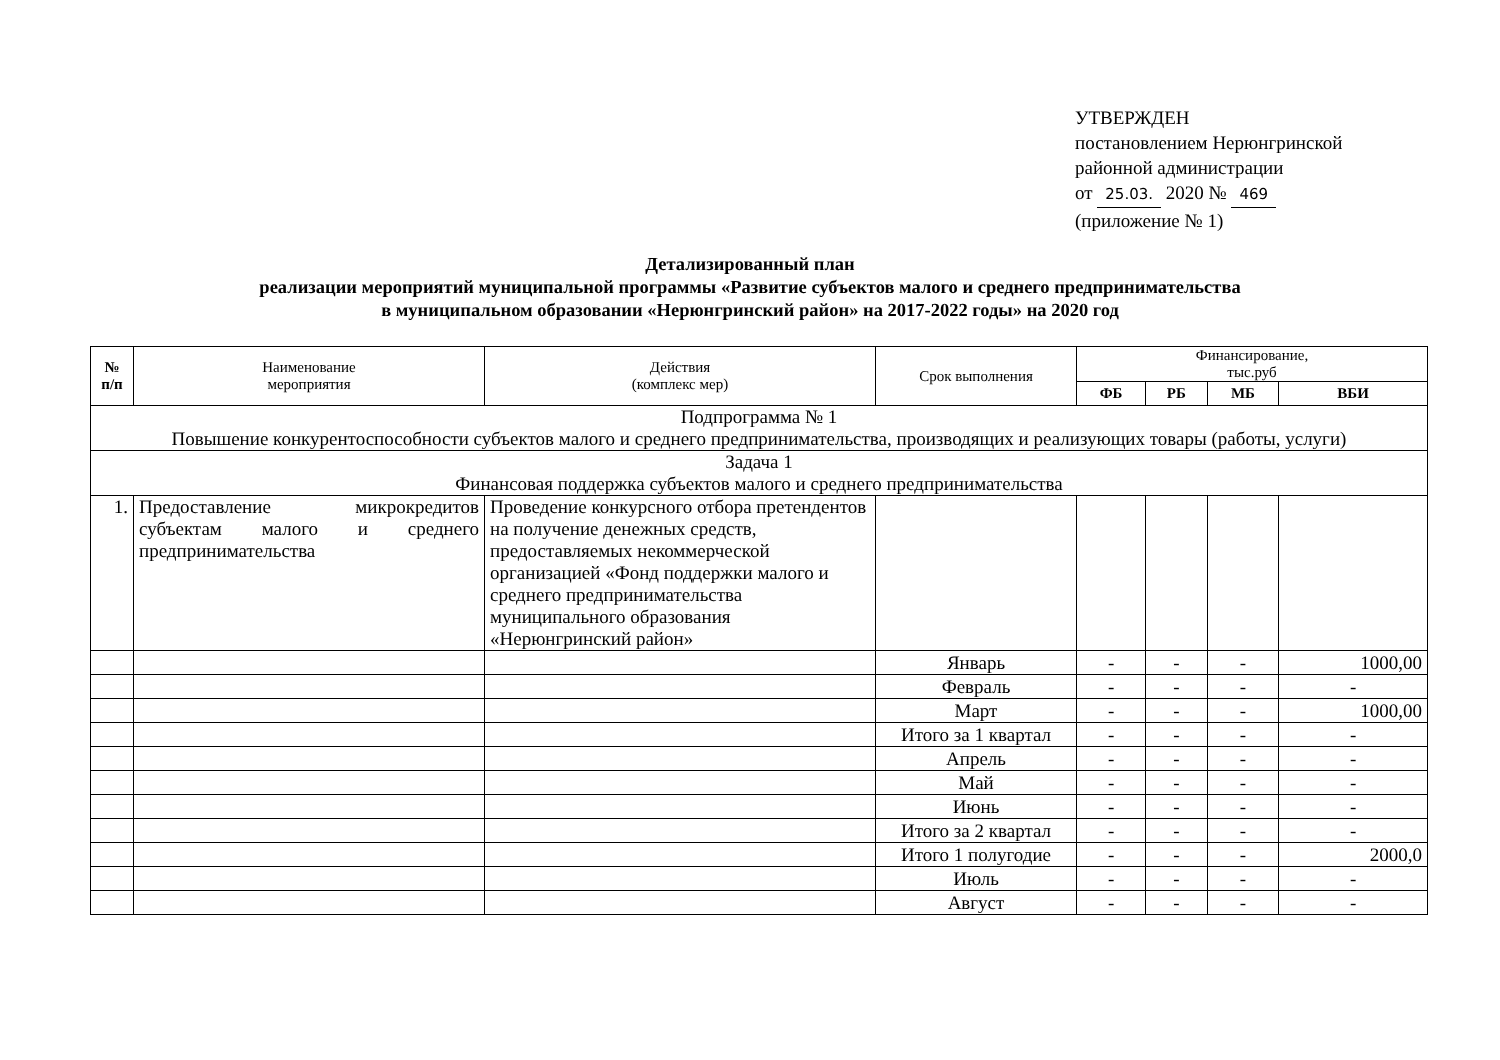УТВЕРЖДЕН
постановлением Нерюнгринской
районной администрации
от 25.03. 2020 № 469
(приложение № 1)
Детализированный план
реализации мероприятий муниципальной программы «Развитие субъектов малого и среднего предпринимательства
в муниципальном образовании «Нерюнгринский район» на 2017-2022 годы» на 2020 год
| № п/п | Наименование мероприятия | Действия (комплекс мер) | Срок выполнения | Финансирование, тыс.руб | | | |
| --- | --- | --- | --- | --- | --- | --- | --- |
| | | | | ФБ | РБ | МБ | ВБИ |
| Подпрограмма № 1 Повышение конкурентоспособности субъектов малого и среднего предпринимательства, производящих и реализующих товары (работы, услуги) | | | | | | | |
| Задача 1 Финансовая поддержка субъектов малого и среднего предпринимательства | | | | | | | |
| 1. | Предоставление микрокредитов субъектам малого и среднего предпринимательства | Проведение конкурсного отбора претендентов на получение денежных средств, предоставляемых некоммерческой организацией «Фонд поддержки малого и среднего предпринимательства муниципального образования «Нерюнгринский район» | | | | | |
| | | | Январь | - | - | - | 1000,00 |
| | | | Февраль | - | - | - | - |
| | | | Март | - | - | - | 1000,00 |
| | | | Итого за 1 квартал | - | - | - | - |
| | | | Апрель | - | - | - | - |
| | | | Май | - | - | - | - |
| | | | Июнь | - | - | - | - |
| | | | Итого за 2 квартал | - | - | - | - |
| | | | Итого 1 полугодие | - | - | - | 2000,0 |
| | | | Июль | - | - | - | - |
| | | | Август | - | - | - | - |